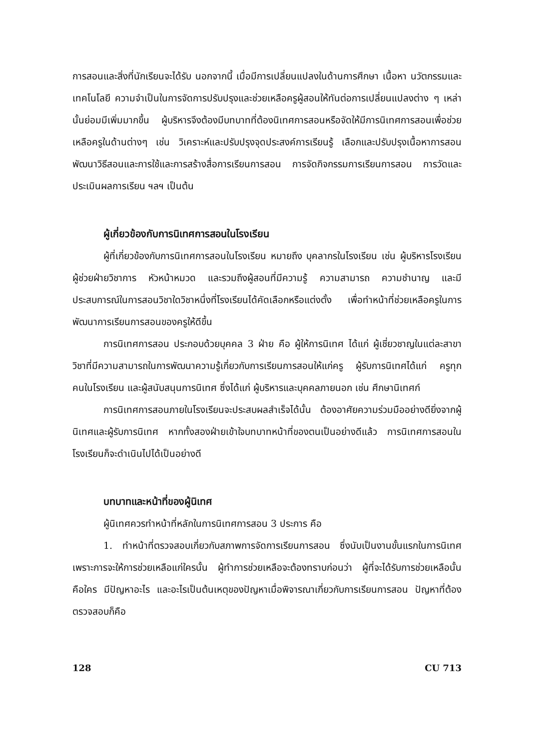การสอนและสิ่งที่นักเรียนจะได้รับ นอกจากนี้ เมื่อมีการเปลี่ยนแปลงในด้านการศึกษา เนื้อหา นวัตกรรมและเทคโนโลยี ความจำเป็นในการจัดการปรับปรุงและช่วยเหลือครูผู้สอนให้ทันต่อการเปลี่ยนแปลงต่าง ๆ เหล่านั้นย่อมมีเพิ่มมากขึ้น ผู้บริหารจึงต้องมีบทบาทที่ต้องนิเทศการสอนหรือจัดให้มีการนิเทศการสอนเพื่อช่วยเหลือครูในด้านต่างๆ เช่น วิเคราะห์และปรับปรุงจุดประสงค์การเรียนรู้ เลือกและปรับปรุงเนื้อหาการสอน พัฒนาวิธีสอนและการใช้และการสร้างสื่อการเรียนการสอน การจัดกิจกรรมการเรียนการสอน การวัดและประเมินผลการเรียน ฯลฯ เป็นต้น
ผู้เกี่ยวข้องกับการนิเทศการสอนในโรงเรียน
ผู้ที่เกี่ยวข้องกับการนิเทศการสอนในโรงเรียน หมายถึง บุคลากรในโรงเรียน เช่น ผู้บริหารโรงเรียน ผู้ช่วยฝ่ายวิชาการ หัวหน้าหมวด และรวมถึงผู้สอนที่มีความรู้ ความสามารถ ความชำนาญ และมีประสบการณ์ในการสอนวิชาใดวิชาหนึ่งที่โรงเรียนได้คัดเลือกหรือแต่งตั้ง เพื่อทำหน้าที่ช่วยเหลือครูในการพัฒนาการเรียนการสอนของครูให้ดีขึ้น
การนิเทศการสอน ประกอบด้วยบุคคล 3 ฝ่าย คือ ผู้ให้การนิเทศ ได้แก่ ผู้เชี่ยวชาญในแต่ละสาขาวิชาที่มีความสามารถในการพัฒนาความรู้เกี่ยวกับการเรียนการสอนให้แก่ครู ผู้รับการนิเทศได้แก่ ครูทุกคนในโรงเรียน และผู้สนับสนุนการนิเทศ ซึ่งได้แก่ ผู้บริหารและบุคคลภายนอก เช่น ศึกษานิเทศก์
การนิเทศการสอนภายในโรงเรียนจะประสบผลสำเร็จได้นั้น ต้องอาศัยความร่วมมืออย่างดียิ่งจากผู้นิเทศและผู้รับการนิเทศ หากทั้งสองฝ่ายเข้าใจบทบาทหน้าที่ของตนเป็นอย่างดีแล้ว การนิเทศการสอนในโรงเรียนก็จะดำเนินไปได้เป็นอย่างดี
บทบาทและหน้าที่ของผู้นิเทศ
ผู้นิเทศควรทำหน้าที่หลักในการนิเทศการสอน 3 ประการ คือ
1. ทำหน้าที่ตรวจสอบเกี่ยวกับสภาพการจัดการเรียนการสอน ซึ่งนับเป็นงานขั้นแรกในการนิเทศ เพราะการจะให้การช่วยเหลือแก่ใครนั้น ผู้ทำการช่วยเหลือจะต้องทราบก่อนว่า ผู้ที่จะได้รับการช่วยเหลือนั้น คือใคร มีปัญหาอะไร และอะไรเป็นต้นเหตุของปัญหาเมื่อพิจารณาเกี่ยวกับการเรียนการสอน ปัญหาที่ต้องตรวจสอบก็คือ
128 CU 713